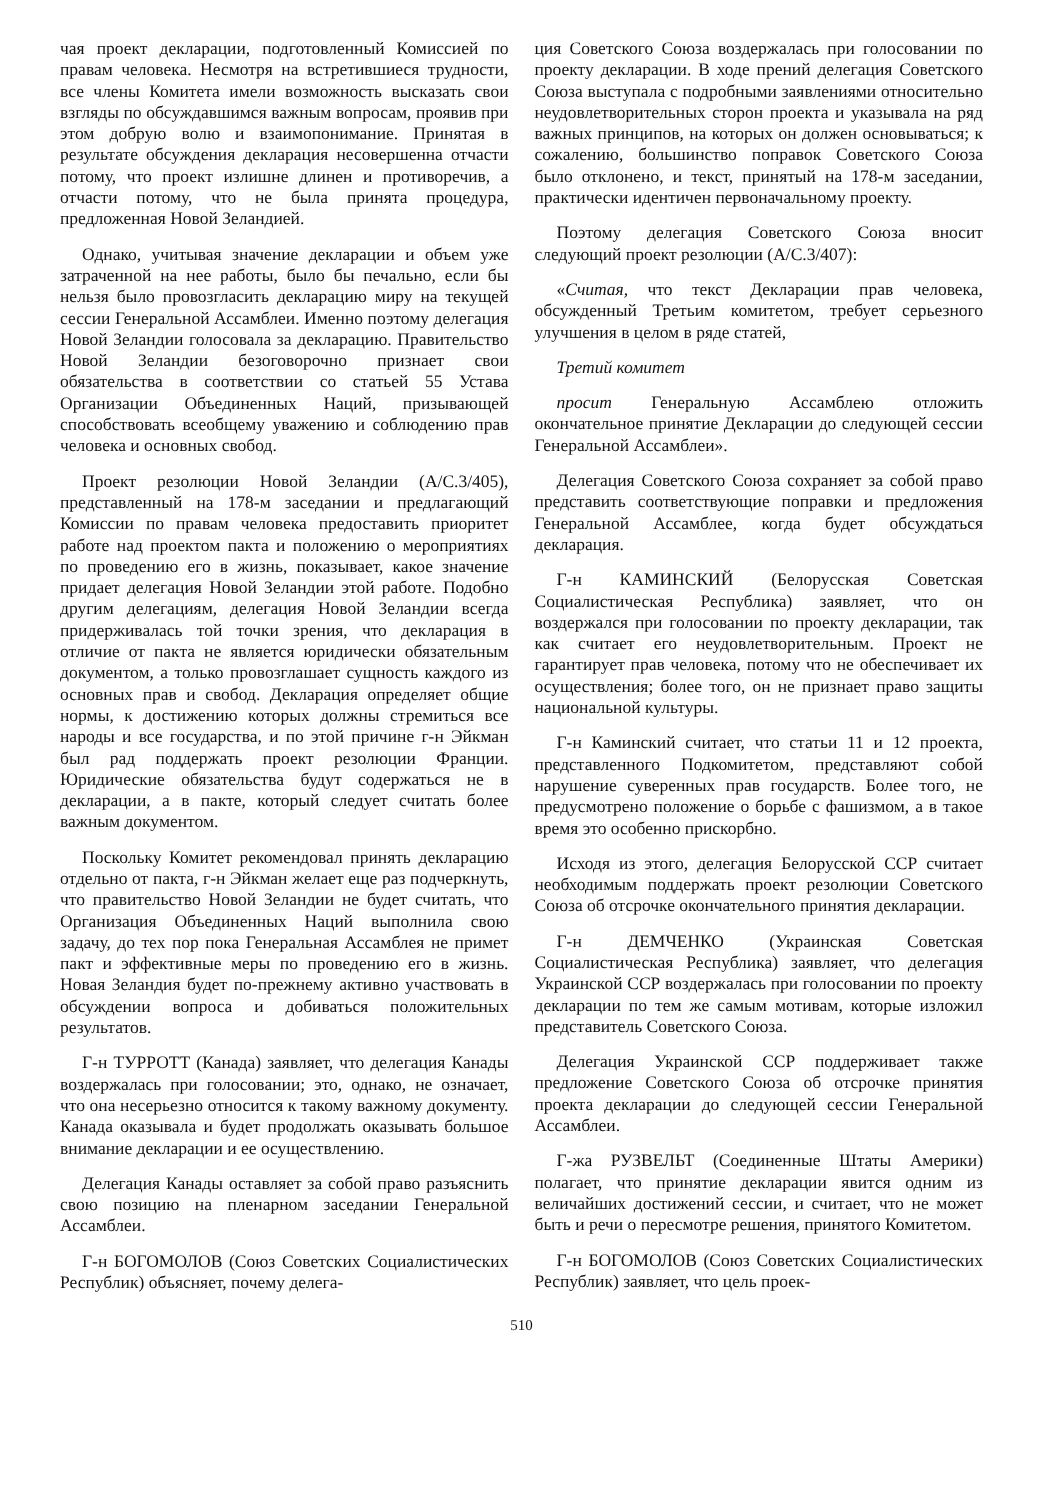чая проект декларации, подготовленный Комиссией по правам человека. Несмотря на встретившиеся трудности, все члены Комитета имели возможность высказать свои взгляды по обсуждавшимся важным вопросам, проявив при этом добрую волю и взаимопонимание. Принятая в результате обсуждения декларация несовершенна отчасти потому, что проект излишне длинен и противоречив, а отчасти потому, что не была принята процедура, предложенная Новой Зеландией.
Однако, учитывая значение декларации и объем уже затраченной на нее работы, было бы печально, если бы нельзя было провозгласить декларацию миру на текущей сессии Генеральной Ассамблеи. Именно поэтому делегация Новой Зеландии голосовала за декларацию. Правительство Новой Зеландии безоговорочно признает свои обязательства в соответствии со статьей 55 Устава Организации Объединенных Наций, призывающей способствовать всеобщему уважению и соблюдению прав человека и основных свобод.
Проект резолюции Новой Зеландии (A/C.3/405), представленный на 178-м заседании и предлагающий Комиссии по правам человека предоставить приоритет работе над проектом пакта и положению о мероприятиях по проведению его в жизнь, показывает, какое значение придает делегация Новой Зеландии этой работе. Подобно другим делегациям, делегация Новой Зеландии всегда придерживалась той точки зрения, что декларация в отличие от пакта не является юридически обязательным документом, а только провозглашает сущность каждого из основных прав и свобод. Декларация определяет общие нормы, к достижению которых должны стремиться все народы и все государства, и по этой причине г-н Эйкман был рад поддержать проект резолюции Франции. Юридические обязательства будут содержаться не в декларации, а в пакте, который следует считать более важным документом.
Поскольку Комитет рекомендовал принять декларацию отдельно от пакта, г-н Эйкман желает еще раз подчеркнуть, что правительство Новой Зеландии не будет считать, что Организация Объединенных Наций выполнила свою задачу, до тех пор пока Генеральная Ассамблея не примет пакт и эффективные меры по проведению его в жизнь. Новая Зеландия будет по-прежнему активно участвовать в обсуждении вопроса и добиваться положительных результатов.
Г-н ТУРРОТТ (Канада) заявляет, что делегация Канады воздержалась при голосовании; это, однако, не означает, что она несерьезно относится к такому важному документу. Канада оказывала и будет продолжать оказывать большое внимание декларации и ее осуществлению.
Делегация Канады оставляет за собой право разъяснить свою позицию на пленарном заседании Генеральной Ассамблеи.
Г-н БОГОМОЛОВ (Союз Советских Социалистических Республик) объясняет, почему делега-
ция Советского Союза воздержалась при голосовании по проекту декларации. В ходе прений делегация Советского Союза выступала с подробными заявлениями относительно неудовлетворительных сторон проекта и указывала на ряд важных принципов, на которых он должен основываться; к сожалению, большинство поправок Советского Союза было отклонено, и текст, принятый на 178-м заседании, практически идентичен первоначальному проекту.
Поэтому делегация Советского Союза вносит следующий проект резолюции (A/C.3/407):
«Считая, что текст Декларации прав человека, обсужденный Третьим комитетом, требует серьезного улучшения в целом в ряде статей,
Третий комитет
просит Генеральную Ассамблею отложить окончательное принятие Декларации до следующей сессии Генеральной Ассамблеи».
Делегация Советского Союза сохраняет за собой право представить соответствующие поправки и предложения Генеральной Ассамблее, когда будет обсуждаться декларация.
Г-н КАМИНСКИЙ (Белорусская Советская Социалистическая Республика) заявляет, что он воздержался при голосовании по проекту декларации, так как считает его неудовлетворительным. Проект не гарантирует прав человека, потому что не обеспечивает их осуществления; более того, он не признает право защиты национальной культуры.
Г-н Каминский считает, что статьи 11 и 12 проекта, представленного Подкомитетом, представляют собой нарушение суверенных прав государств. Более того, не предусмотрено положение о борьбе с фашизмом, а в такое время это особенно прискорбно.
Исходя из этого, делегация Белорусской ССР считает необходимым поддержать проект резолюции Советского Союза об отсрочке окончательного принятия декларации.
Г-н ДЕМЧЕНКО (Украинская Советская Социалистическая Республика) заявляет, что делегация Украинской ССР воздержалась при голосовании по проекту декларации по тем же самым мотивам, которые изложил представитель Советского Союза.
Делегация Украинской ССР поддерживает также предложение Советского Союза об отсрочке принятия проекта декларации до следующей сессии Генеральной Ассамблеи.
Г-жа РУЗВЕЛЬТ (Соединенные Штаты Америки) полагает, что принятие декларации явится одним из величайших достижений сессии, и считает, что не может быть и речи о пересмотре решения, принятого Комитетом.
Г-н БОГОМОЛОВ (Союз Советских Социалистических Республик) заявляет, что цель проек-
510